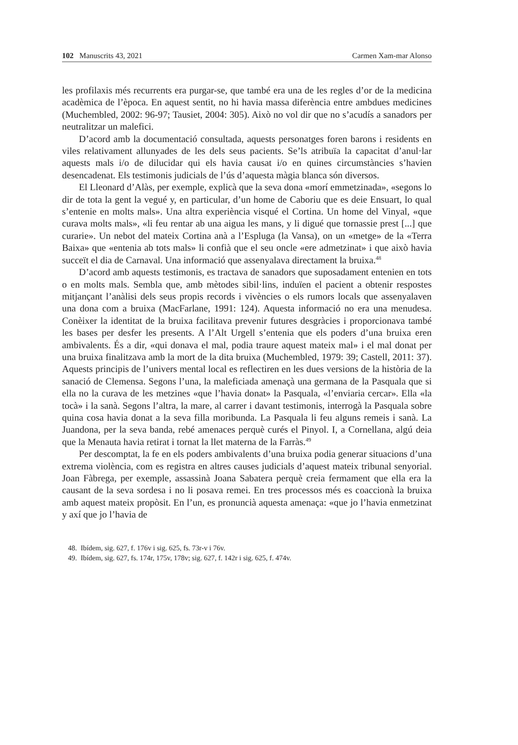102 Manuscrits 43, 2021 Carmen Xam-mar Alonso
les profilaxis més recurrents era purgar-se, que també era una de les regles d’or de la medicina acadèmica de l’època. En aquest sentit, no hi havia massa diferència entre ambdues medicines (Muchembled, 2002: 96-97; Tausiet, 2004: 305). Això no vol dir que no s’acudís a sanadors per neutralitzar un malefici.
D’acord amb la documentació consultada, aquests personatges foren barons i residents en viles relativament allunyades de les dels seus pacients. Se’ls atribuïa la capacitat d’anul·lar aquests mals i/o de dilucidar qui els havia causat i/o en quines circumstàncies s’havien desencadenat. Els testimonis judicials de l’ús d’aquesta màgia blanca són diversos.
El Lleonard d’Alàs, per exemple, explicà que la seva dona «morí emmetzinada», «segons lo dir de tota la gent la vegué y, en particular, d’un home de Caboriu que es deie Ensuart, lo qual s’entenie en molts mals». Una altra experiència visqué el Cortina. Un home del Vinyal, «que curava molts mals», «li feu rentar ab una aigua les mans, y li digué que tornassie prest [...] que curarie». Un nebot del mateix Cortina anà a l’Espluga (la Vansa), on un «metge» de la «Terra Baixa» que «entenia ab tots mals» li confià que el seu oncle «ere admetzinat» i que això havia succeït el dia de Carnaval. Una informació que assenyalava directament la bruixa.<sup>48</sup>
D’acord amb aquests testimonis, es tractava de sanadors que suposadament entenien en tots o en molts mals. Sembla que, amb mètodes sibil·lins, induïen el pacient a obtenir respostes mitjançant l’anàlisi dels seus propis records i vivències o els rumors locals que assenyalaven una dona com a bruixa (MacFarlane, 1991: 124). Aquesta informació no era una menudesa. Conèixer la identitat de la bruixa facilitava prevenir futures desgràcies i proporcionava també les bases per desfer les presents. A l’Alt Urgell s’entenia que els poders d’una bruixa eren ambivalents. És a dir, «qui donava el mal, podia traure aquest mateix mal» i el mal donat per una bruixa finalitzava amb la mort de la dita bruixa (Muchembled, 1979: 39; Castell, 2011: 37). Aquests principis de l’univers mental local es reflectiren en les dues versions de la història de la sanació de Clemensa. Segons l’una, la maleficiada amenaçà una germana de la Pasquala que si ella no la curava de les metzines «que l’havia donat» la Pasquala, «l’enviaria cercar». Ella «la tocà» i la sanà. Segons l’altra, la mare, al carrer i davant testimonis, interrogà la Pasquala sobre quina cosa havia donat a la seva filla moribunda. La Pasquala li feu alguns remeis i sanà. La Juandona, per la seva banda, rebé amenaces perquè curés el Pinyol. I, a Cornellana, algú deia que la Menauta havia retirat i tornat la llet materna de la Farràs.<sup>49</sup>
Per descomptat, la fe en els poders ambivalents d’una bruixa podia generar situacions d’una extrema violència, com es registra en altres causes judicials d’aquest mateix tribunal senyorial. Joan Fàbrega, per exemple, assassinà Joana Sabatera perquè creia fermament que ella era la causant de la seva sordesa i no li posava remei. En tres processos més es coaccionà la bruixa amb aquest mateix propòsit. En l’un, es pronuncià aquesta amenaça: «que jo l’havia enmetzinat y axí que jo l’havia de
48. Ibídem, sig. 627, f. 176v i sig. 625, fs. 73r-v i 76v.
49. Ibídem, sig. 627, fs. 174r, 175v, 178v; sig. 627, f. 142r i sig. 625, f. 474v.